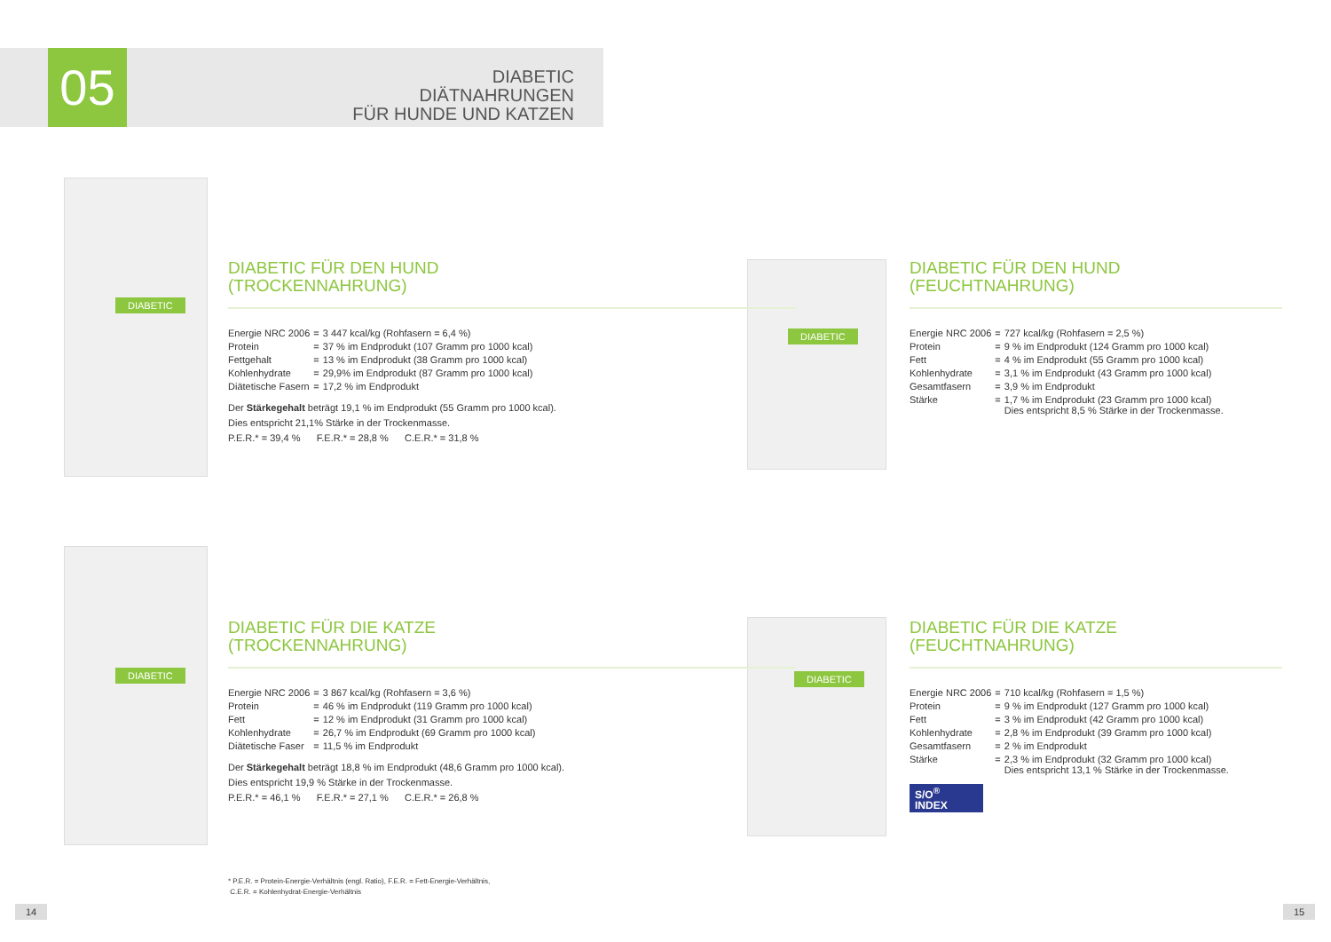05
DIABETIC DIÄTNAHRUNGEN
FÜR HUNDE UND KATZEN
DIABETIC
DIABETIC
DIABETIC DIABETIC
DIABETIC FÜR DEN HUND
(TROCKENNAHRUNG)
| Energie NRC 2006 | = | 3 447 kcal/kg (Rohfasern = 6,4 %) |
| Protein | = | 37 % im Endprodukt (107 Gramm pro 1000 kcal) |
| Fettgehalt | = | 13 % im Endprodukt (38 Gramm pro 1000 kcal) |
| Kohlenhydrate | = | 29,9% im Endprodukt (87 Gramm pro 1000 kcal) |
| Diätetische Fasern | = | 17,2 % im Endprodukt |
Der Stärkegehalt beträgt 19,1 % im Endprodukt (55 Gramm pro 1000 kcal).
Dies entspricht 21,1% Stärke in der Trockenmasse.
P.E.R.* = 39,4 % F.E.R.* = 28,8 % C.E.R.* = 31,8 %
DIABETIC FÜR DEN HUND
(FEUCHTNAHRUNG)
| Energie NRC 2006 | = | 727 kcal/kg (Rohfasern = 2,5 %) |
| Protein | = | 9 % im Endprodukt (124 Gramm pro 1000 kcal) |
| Fett | = | 4 % im Endprodukt (55 Gramm pro 1000 kcal) |
| Kohlenhydrate | = | 3,1 % im Endprodukt (43 Gramm pro 1000 kcal) |
| Gesamtfasern | = | 3,9 % im Endprodukt |
| Stärke | = | 1,7 % im Endprodukt (23 Gramm pro 1000 kcal) Dies entspricht 8,5 % Stärke in der Trockenmasse. |
DIABETIC FÜR DIE KATZE
(TROCKENNAHRUNG)
| Energie NRC 2006 | = | 3 867 kcal/kg (Rohfasern = 3,6 %) |
| Protein | = | 46 % im Endprodukt (119 Gramm pro 1000 kcal) |
| Fett | = | 12 % im Endprodukt (31 Gramm pro 1000 kcal) |
| Kohlenhydrate | = | 26,7 % im Endprodukt (69 Gramm pro 1000 kcal) |
| Diätetische Faser | = | 11,5 % im Endprodukt |
Der Stärkegehalt beträgt 18,8 % im Endprodukt (48,6 Gramm pro 1000 kcal).
Dies entspricht 19,9 % Stärke in der Trockenmasse.
P.E.R.* = 46,1 % F.E.R.* = 27,1 % C.E.R.* = 26,8 %
DIABETIC FÜR DIE KATZE
(FEUCHTNAHRUNG)
| Energie NRC 2006 | = | 710 kcal/kg (Rohfasern = 1,5 %) |
| Protein | = | 9 % im Endprodukt (127 Gramm pro 1000 kcal) |
| Fett | = | 3 % im Endprodukt (42 Gramm pro 1000 kcal) |
| Kohlenhydrate | = | 2,8 % im Endprodukt (39 Gramm pro 1000 kcal) |
| Gesamtfasern | = | 2 % im Endprodukt |
| Stärke | = | 2,3 % im Endprodukt (32 Gramm pro 1000 kcal) Dies entspricht 13,1 % Stärke in der Trockenmasse. |
S/O<sup>®</sup>
INDEX
* P.E.R. = Protein-Energie-Verhältnis (engl. Ratio), F.E.R. = Fett-Energie-Verhältnis,
C.E.R. = Kohlenhydrat-Energie-Verhältnis
14 15